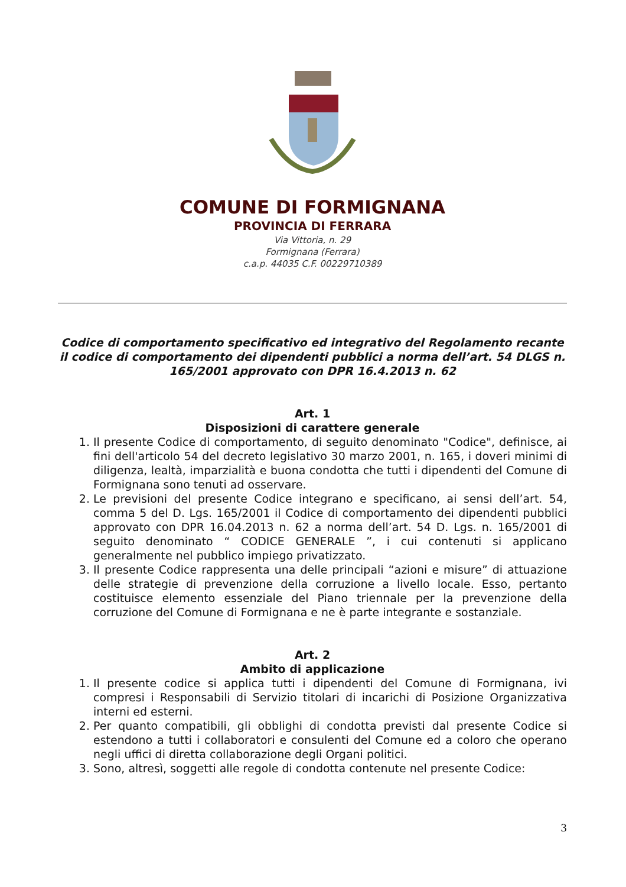COMUNE DI FORMIGNANA
PROVINCIA DI FERRARA
Via Vittoria, n. 29
Formignana (Ferrara)
c.a.p. 44035 C.F. 00229710389
Codice di comportamento specificativo ed integrativo del Regolamento recante il codice di comportamento dei dipendenti pubblici a norma dell’art. 54 DLGS n. 165/2001 approvato con DPR 16.4.2013 n. 62
Art. 1
Disposizioni di carattere generale
1. Il presente Codice di comportamento, di seguito denominato "Codice", definisce, ai fini dell'articolo 54 del decreto legislativo 30 marzo 2001, n. 165, i doveri minimi di diligenza, lealtà, imparzialità e buona condotta che tutti i dipendenti del Comune di Formignana sono tenuti ad osservare.
2. Le previsioni del presente Codice integrano e specificano, ai sensi dell’art. 54, comma 5 del D. Lgs. 165/2001 il Codice di comportamento dei dipendenti pubblici approvato con DPR 16.04.2013 n. 62 a norma dell’art. 54 D. Lgs. n. 165/2001 di seguito denominato “ CODICE GENERALE ”, i cui contenuti si applicano generalmente nel pubblico impiego privatizzato.
3. Il presente Codice rappresenta una delle principali “azioni e misure” di attuazione delle strategie di prevenzione della corruzione a livello locale. Esso, pertanto costituisce elemento essenziale del Piano triennale per la prevenzione della corruzione del Comune di Formignana e ne è parte integrante e sostanziale.
Art. 2
Ambito di applicazione
1. Il presente codice si applica tutti i dipendenti del Comune di Formignana, ivi compresi i Responsabili di Servizio titolari di incarichi di Posizione Organizzativa interni ed esterni.
2. Per quanto compatibili, gli obblighi di condotta previsti dal presente Codice si estendono a tutti i collaboratori e consulenti del Comune ed a coloro che operano negli uffici di diretta collaborazione degli Organi politici.
3. Sono, altresì, soggetti alle regole di condotta contenute nel presente Codice:
3